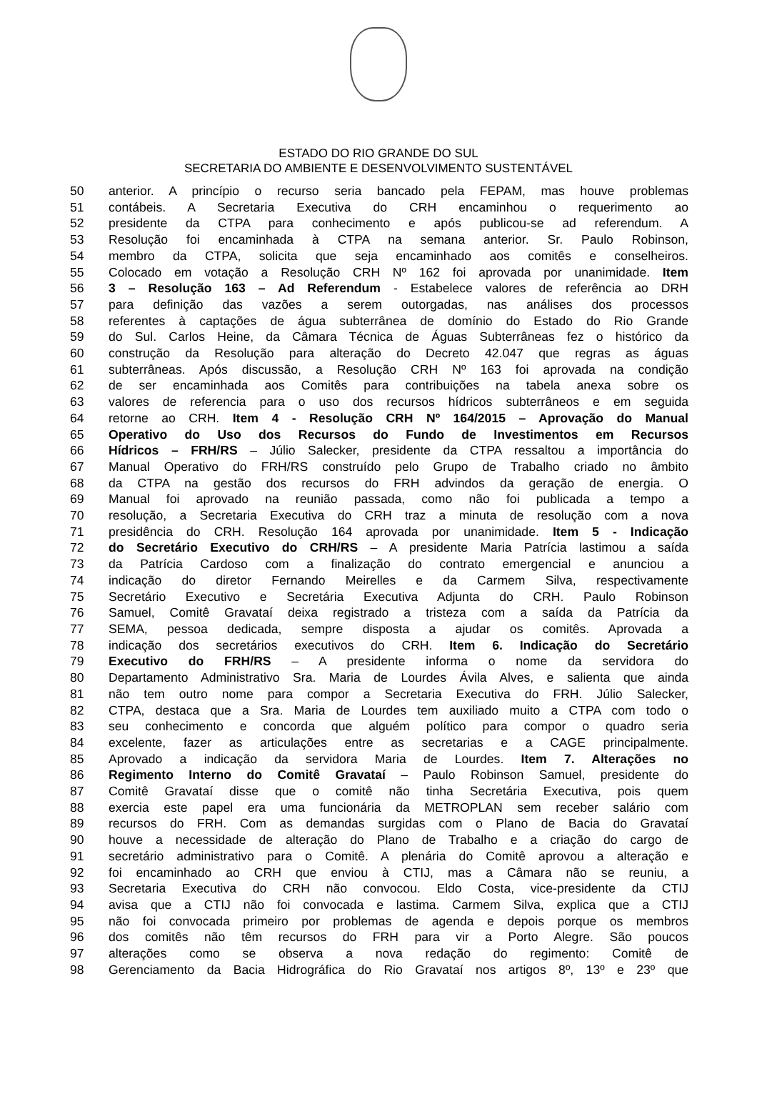ESTADO DO RIO GRANDE DO SUL
SECRETARIA DO AMBIENTE E DESENVOLVIMENTO SUSTENTÁVEL
50 anterior. A princípio o recurso seria bancado pela FEPAM, mas houve problemas
51 contábeis. A Secretaria Executiva do CRH encaminhou o requerimento ao
52 presidente da CTPA para conhecimento e após publicou-se ad referendum. A
53 Resolução foi encaminhada à CTPA na semana anterior. Sr. Paulo Robinson,
54 membro da CTPA, solicita que seja encaminhado aos comitês e conselheiros.
55 Colocado em votação a Resolução CRH Nº 162 foi aprovada por unanimidade. Item
56 3 – Resolução 163 – Ad Referendum - Estabelece valores de referência ao DRH
57 para definição das vazões a serem outorgadas, nas análises dos processos
58 referentes à captações de água subterrânea de domínio do Estado do Rio Grande
59 do Sul. Carlos Heine, da Câmara Técnica de Águas Subterrâneas fez o histórico da
60 construção da Resolução para alteração do Decreto 42.047 que regras as águas
61 subterrâneas. Após discussão, a Resolução CRH Nº 163 foi aprovada na condição
62 de ser encaminhada aos Comitês para contribuições na tabela anexa sobre os
63 valores de referencia para o uso dos recursos hídricos subterrâneos e em seguida
64 retorne ao CRH. Item 4 - Resolução CRH Nº 164/2015 – Aprovação do Manual
65 Operativo do Uso dos Recursos do Fundo de Investimentos em Recursos
66 Hídricos – FRH/RS – Júlio Salecker, presidente da CTPA ressaltou a importância do
67 Manual Operativo do FRH/RS construído pelo Grupo de Trabalho criado no âmbito
68 da CTPA na gestão dos recursos do FRH advindos da geração de energia. O
69 Manual foi aprovado na reunião passada, como não foi publicada a tempo a
70 resolução, a Secretaria Executiva do CRH traz a minuta de resolução com a nova
71 presidência do CRH. Resolução 164 aprovada por unanimidade. Item 5 - Indicação
72 do Secretário Executivo do CRH/RS – A presidente Maria Patrícia lastimou a saída
73 da Patrícia Cardoso com a finalização do contrato emergencial e anunciou a
74 indicação do diretor Fernando Meirelles e da Carmem Silva, respectivamente
75 Secretário Executivo e Secretária Executiva Adjunta do CRH. Paulo Robinson
76 Samuel, Comitê Gravataí deixa registrado a tristeza com a saída da Patrícia da
77 SEMA, pessoa dedicada, sempre disposta a ajudar os comitês. Aprovada a
78 indicação dos secretários executivos do CRH. Item 6. Indicação do Secretário
79 Executivo do FRH/RS – A presidente informa o nome da servidora do
80 Departamento Administrativo Sra. Maria de Lourdes Ávila Alves, e salienta que ainda
81 não tem outro nome para compor a Secretaria Executiva do FRH. Júlio Salecker,
82 CTPA, destaca que a Sra. Maria de Lourdes tem auxiliado muito a CTPA com todo o
83 seu conhecimento e concorda que alguém político para compor o quadro seria
84 excelente, fazer as articulações entre as secretarias e a CAGE principalmente.
85 Aprovado a indicação da servidora Maria de Lourdes. Item 7. Alterações no
86 Regimento Interno do Comitê Gravataí – Paulo Robinson Samuel, presidente do
87 Comitê Gravataí disse que o comitê não tinha Secretária Executiva, pois quem
88 exercia este papel era uma funcionária da METROPLAN sem receber salário com
89 recursos do FRH. Com as demandas surgidas com o Plano de Bacia do Gravataí
90 houve a necessidade de alteração do Plano de Trabalho e a criação do cargo de
91 secretário administrativo para o Comitê. A plenária do Comitê aprovou a alteração e
92 foi encaminhado ao CRH que enviou à CTIJ, mas a Câmara não se reuniu, a
93 Secretaria Executiva do CRH não convocou. Eldo Costa, vice-presidente da CTIJ
94 avisa que a CTIJ não foi convocada e lastima. Carmem Silva, explica que a CTIJ
95 não foi convocada primeiro por problemas de agenda e depois porque os membros
96 dos comitês não têm recursos do FRH para vir a Porto Alegre. São poucos
97 alterações como se observa a nova redação do regimento: Comitê de
98 Gerenciamento da Bacia Hidrográfica do Rio Gravataí nos artigos 8º, 13º e 23º que